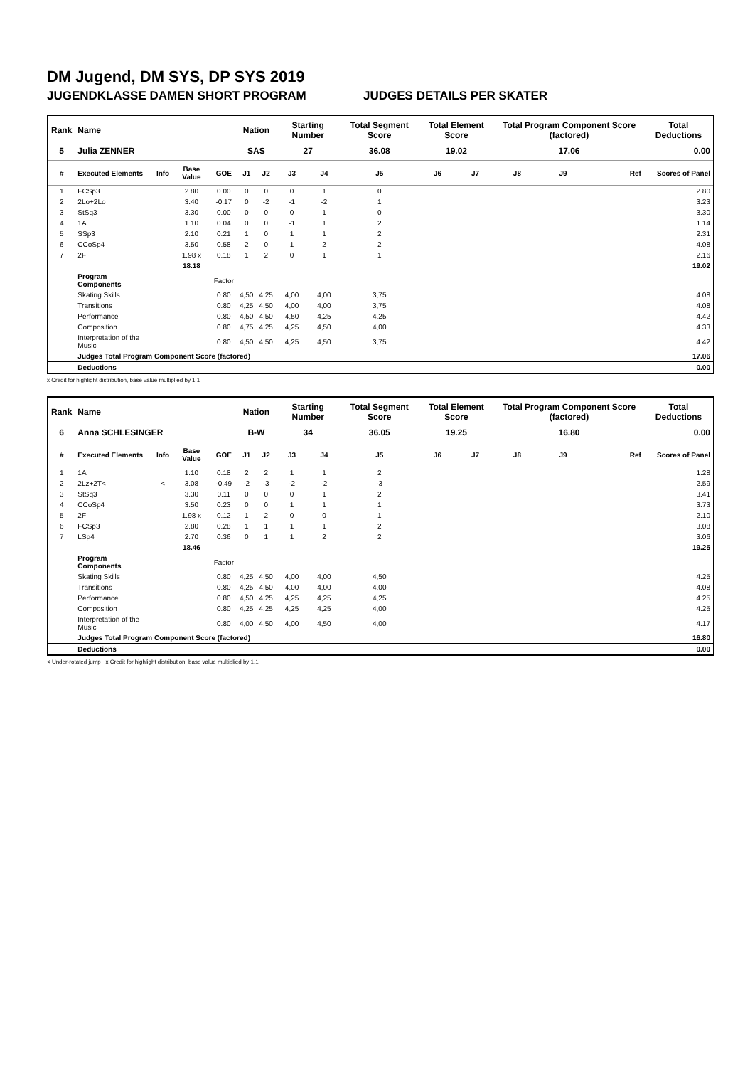DM Jugend, DM SYS, DP SYS 2019
JUGENDKLASSE DAMEN SHORT PROGRAM JUDGES DETAILS PER SKATER
| Rank | Name | | | | Nation | | Starting Number | | Total Segment Score | Total Element Score | | Total Program Component Score (factored) | | | Total Deductions |
| --- | --- | --- | --- | --- | --- | --- | --- | --- | --- | --- | --- | --- | --- | --- | --- |
| 5 | Julia ZENNER | | | | SAS | | 27 | | 36.08 | 19.02 | | 17.06 | | | 0.00 |
| # | Executed Elements | Info | Base Value | GOE | J1 | J2 | J3 | J4 | J5 | J6 | J7 | J8 | J9 | Ref | Scores of Panel |
| 1 | FCSp3 | | 2.80 | 0.00 | 0 | 0 | 0 | 1 | 0 | | | | | | 2.80 |
| 2 | 2Lo+2Lo | | 3.40 | -0.17 | 0 | -2 | -1 | -2 | 1 | | | | | | 3.23 |
| 3 | StSq3 | | 3.30 | 0.00 | 0 | 0 | 0 | 1 | 0 | | | | | | 3.30 |
| 4 | 1A | | 1.10 | 0.04 | 0 | 0 | -1 | 1 | 2 | | | | | | 1.14 |
| 5 | SSp3 | | 2.10 | 0.21 | 1 | 0 | 1 | 1 | 2 | | | | | | 2.31 |
| 6 | CCoSp4 | | 3.50 | 0.58 | 2 | 0 | 1 | 2 | 2 | | | | | | 4.08 |
| 7 | 2F | | 1.98 x | 0.18 | 1 | 2 | 0 | 1 | 1 | | | | | | 2.16 |
| | | | 18.18 | | | | | | | | | | | | 19.02 |
| | Program Components | | | Factor | | | | | | | | | | | |
| | Skating Skills | | | 0.80 | 4,50 | 4,25 | 4,00 | 4,00 | 3,75 | | | | | | 4.08 |
| | Transitions | | | 0.80 | 4,25 | 4,50 | 4,00 | 4,00 | 3,75 | | | | | | 4.08 |
| | Performance | | | 0.80 | 4,50 | 4,50 | 4,50 | 4,25 | 4,25 | | | | | | 4.42 |
| | Composition | | | 0.80 | 4,75 | 4,25 | 4,25 | 4,50 | 4,00 | | | | | | 4.33 |
| | Interpretation of the Music | | | 0.80 | 4,50 | 4,50 | 4,25 | 4,50 | 3,75 | | | | | | 4.42 |
| | Judges Total Program Component Score (factored) | | | | | | | | | | | | | | 17.06 |
| | Deductions | | | | | | | | | | | | | | 0.00 |
x Credit for highlight distribution, base value multiplied by 1.1
| Rank | Name | | | | Nation | | Starting Number | | Total Segment Score | Total Element Score | | Total Program Component Score (factored) | | | Total Deductions |
| --- | --- | --- | --- | --- | --- | --- | --- | --- | --- | --- | --- | --- | --- | --- | --- |
| 6 | Anna SCHLESINGER | | | | B-W | | 34 | | 36.05 | 19.25 | | 16.80 | | | 0.00 |
| # | Executed Elements | Info | Base Value | GOE | J1 | J2 | J3 | J4 | J5 | J6 | J7 | J8 | J9 | Ref | Scores of Panel |
| 1 | 1A | | 1.10 | 0.18 | 2 | 2 | 1 | 1 | 2 | | | | | | 1.28 |
| 2 | 2Lz+2T< | < | 3.08 | -0.49 | -2 | -3 | -2 | -2 | -3 | | | | | | 2.59 |
| 3 | StSq3 | | 3.30 | 0.11 | 0 | 0 | 0 | 1 | 2 | | | | | | 3.41 |
| 4 | CCoSp4 | | 3.50 | 0.23 | 0 | 0 | 1 | 1 | 1 | | | | | | 3.73 |
| 5 | 2F | | 1.98 x | 0.12 | 1 | 2 | 0 | 0 | 1 | | | | | | 2.10 |
| 6 | FCSp3 | | 2.80 | 0.28 | 1 | 1 | 1 | 1 | 2 | | | | | | 3.08 |
| 7 | LSp4 | | 2.70 | 0.36 | 0 | 1 | 1 | 2 | 2 | | | | | | 3.06 |
| | | | 18.46 | | | | | | | | | | | | 19.25 |
| | Program Components | | | Factor | | | | | | | | | | | |
| | Skating Skills | | | 0.80 | 4,25 | 4,50 | 4,00 | 4,00 | 4,50 | | | | | | 4.25 |
| | Transitions | | | 0.80 | 4,25 | 4,50 | 4,00 | 4,00 | 4,00 | | | | | | 4.08 |
| | Performance | | | 0.80 | 4,50 | 4,25 | 4,25 | 4,25 | 4,25 | | | | | | 4.25 |
| | Composition | | | 0.80 | 4,25 | 4,25 | 4,25 | 4,25 | 4,00 | | | | | | 4.25 |
| | Interpretation of the Music | | | 0.80 | 4,00 | 4,50 | 4,00 | 4,50 | 4,00 | | | | | | 4.17 |
| | Judges Total Program Component Score (factored) | | | | | | | | | | | | | | 16.80 |
| | Deductions | | | | | | | | | | | | | | 0.00 |
< Under-rotated jump x Credit for highlight distribution, base value multiplied by 1.1